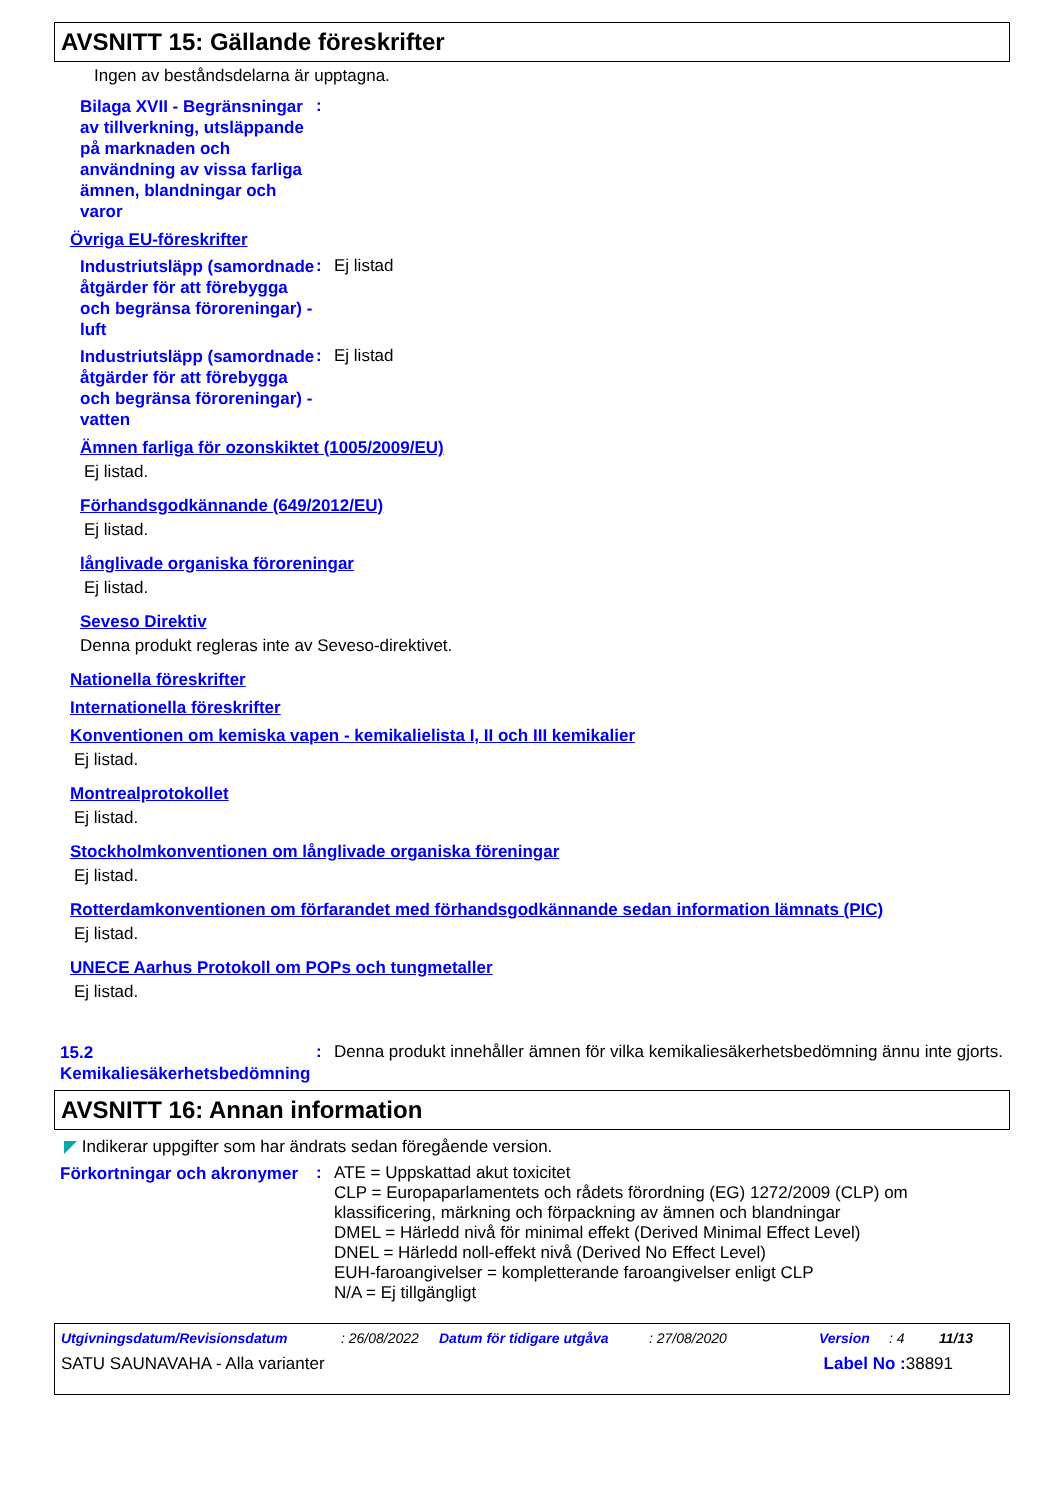AVSNITT 15: Gällande föreskrifter
Ingen av beståndsdelarna är upptagna.
Bilaga XVII - Begränsningar av tillverkning, utsläppande på marknaden och användning av vissa farliga ämnen, blandningar och varor
:
Övriga EU-föreskrifter
Industriutsläpp (samordnade åtgärder för att förebygga och begränsa föroreningar) - luft
:
Ej listad
Industriutsläpp (samordnade åtgärder för att förebygga och begränsa föroreningar) - vatten
:
Ej listad
Ämnen farliga för ozonskiktet (1005/2009/EU)
Ej listad.
Förhandsgodkännande (649/2012/EU)
Ej listad.
långlivade organiska föroreningar
Ej listad.
Seveso Direktiv
Denna produkt regleras inte av Seveso-direktivet.
Nationella föreskrifter
Internationella föreskrifter
Konventionen om kemiska vapen - kemikalielista I, II och III kemikalier
Ej listad.
Montrealprotokollet
Ej listad.
Stockholmkonventionen om långlivade organiska föreningar
Ej listad.
Rotterdamkonventionen om förfarandet med förhandsgodkännande sedan information lämnats (PIC)
Ej listad.
UNECE Aarhus Protokoll om POPs och tungmetaller
Ej listad.
15.2 Kemikaliesäkerhetsbedömning
:
Denna produkt innehåller ämnen för vilka kemikaliesäkerhetsbedömning ännu inte gjorts.
AVSNITT 16: Annan information
◤ Indikerar uppgifter som har ändrats sedan föregående version.
Förkortningar och akronymer
:
ATE = Uppskattad akut toxicitet
CLP = Europaparlamentets och rådets förordning (EG) 1272/2009 (CLP) om klassificering, märkning och förpackning av ämnen och blandningar
DMEL = Härledd nivå för minimal effekt (Derived Minimal Effect Level)
DNEL = Härledd noll-effekt nivå (Derived No Effect Level)
EUH-faroangivelser = kompletterande faroangivelser enligt CLP
N/A = Ej tillgängligt
Utgivningsdatum/Revisionsdatum: 26/08/2022 Datum för tidigare utgåva: 27/08/2020 Version: 4 11/13
SATU SAUNAVAHA - Alla varianter Label No : 38891